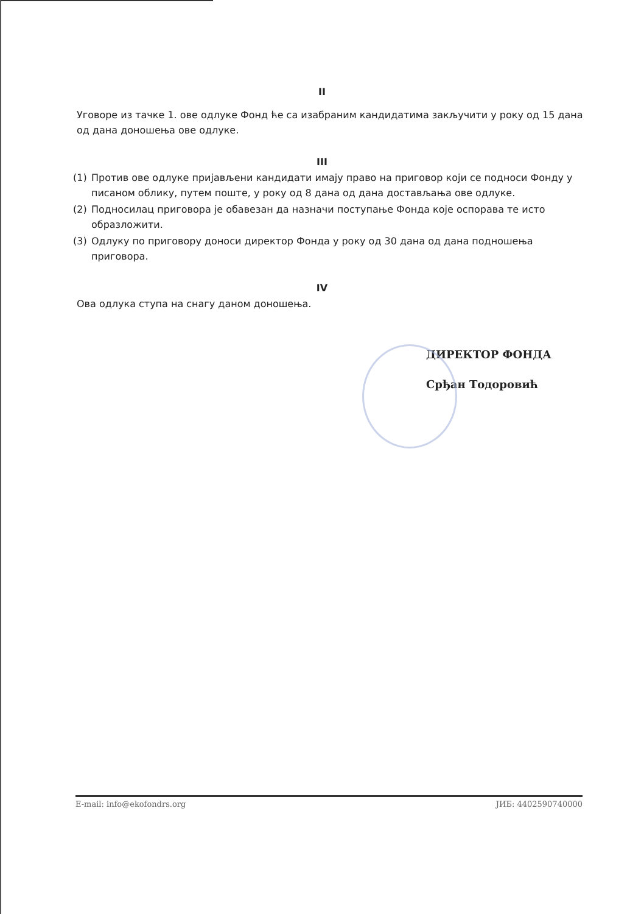II
Уговоре из тачке 1. ове одлуке Фонд ће са изабраним кандидатима закључити у року од 15 дана од дана доношења ове одлуке.
III
(1) Против ове одлуке пријављени кандидати имају право на приговор који се подноси Фонду у писаном облику, путем поште, у року од 8 дана од дана достављања ове одлуке.
(2) Подносилац приговора је обавезан да назначи поступање Фонда које оспорава те исто образложити.
(3) Одлуку по приговору доноси директор Фонда у року од 30 дана од дана подношења приговора.
IV
Ова одлука ступа на снагу даном доношења.
ДИРЕКТОР ФОНДА
Срђан Тодоровић
E-mail: info@ekofondrs.org ЈИБ: 4402590740000